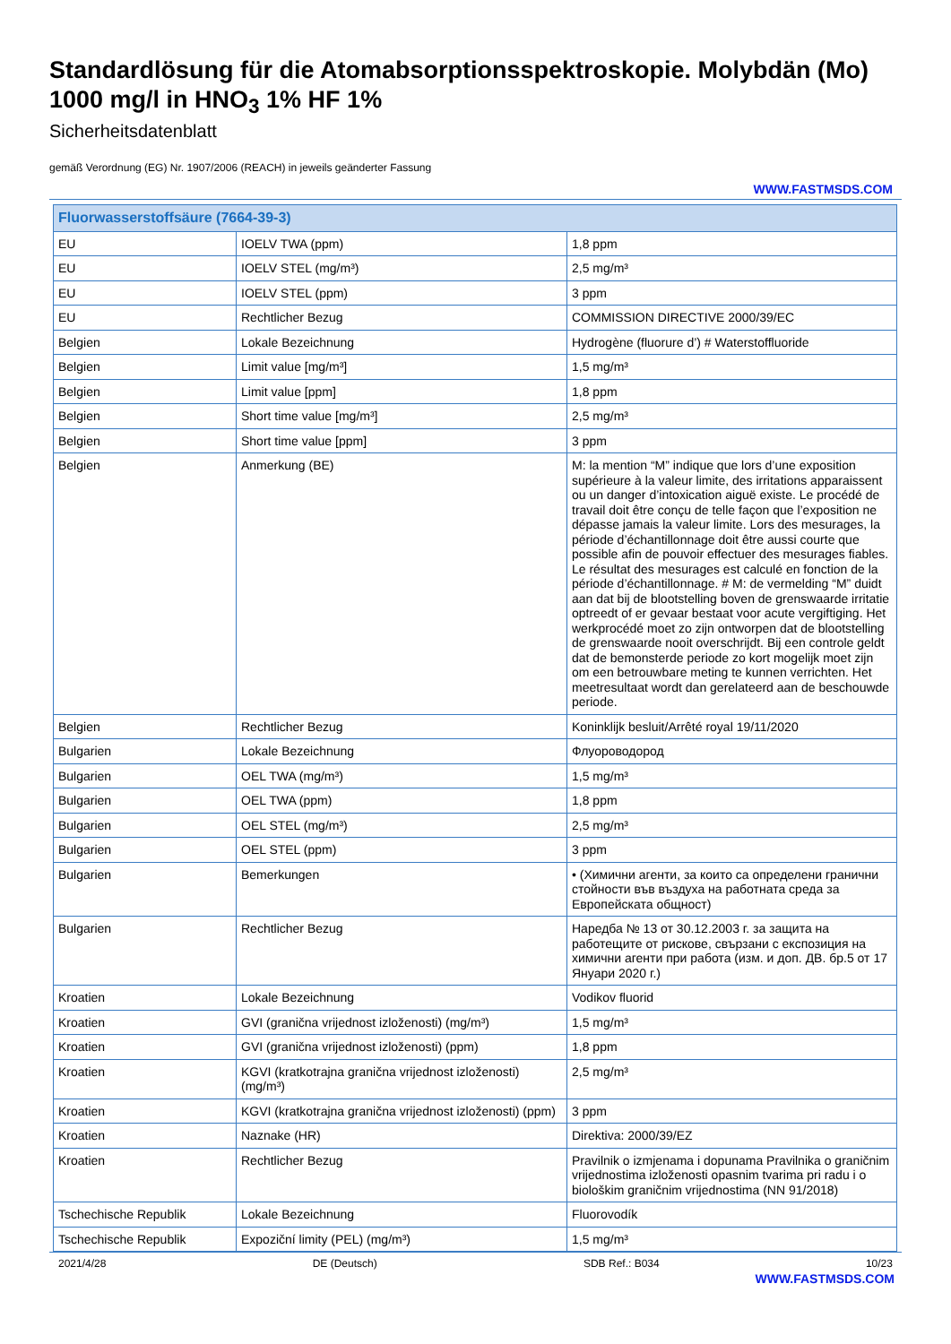Standardlösung für die Atomabsorptionsspektroskopie. Molybdän (Mo) 1000 mg/l in HNO<sub>3</sub> 1% HF 1%
Sicherheitsdatenblatt
gemäß Verordnung (EG) Nr. 1907/2006 (REACH) in jeweils geänderter Fassung
WWW.FASTMSDS.COM
| Fluorwasserstoffsäure (7664-39-3) | | |
| --- | --- | --- |
| EU | IOELV TWA (ppm) | 1,8 ppm |
| EU | IOELV STEL (mg/m³) | 2,5 mg/m³ |
| EU | IOELV STEL (ppm) | 3 ppm |
| EU | Rechtlicher Bezug | COMMISSION DIRECTIVE 2000/39/EC |
| Belgien | Lokale Bezeichnung | Hydrogène (fluorure d’) # Waterstoffluoride |
| Belgien | Limit value [mg/m³] | 1,5 mg/m³ |
| Belgien | Limit value [ppm] | 1,8 ppm |
| Belgien | Short time value [mg/m³] | 2,5 mg/m³ |
| Belgien | Short time value [ppm] | 3 ppm |
| Belgien | Anmerkung (BE) | M: la mention “M” indique que lors d’une exposition supérieure à la valeur limite, des irritations apparaissent ou un danger d’intoxication aiguë existe. Le procédé de travail doit être conçu de telle façon que l’exposition ne dépasse jamais la valeur limite. Lors des mesurages, la période d’échantillonnage doit être aussi courte que possible afin de pouvoir effectuer des mesurages fiables. Le résultat des mesurages est calculé en fonction de la période d’échantillonnage. # M: de vermelding “M” duidt aan dat bij de blootstelling boven de grenswaarde irritatie optreedt of er gevaar bestaat voor acute vergiftiging. Het werkprocédé moet zo zijn ontworpen dat de blootstelling de grenswaarde nooit overschrijdt. Bij een controle geldt dat de bemonsterde periode zo kort mogelijk moet zijn om een betrouwbare meting te kunnen verrichten. Het meetresultaat wordt dan gerelateerd aan de beschouwde periode. |
| Belgien | Rechtlicher Bezug | Koninklijk besluit/Arrêté royal 19/11/2020 |
| Bulgarien | Lokale Bezeichnung | Флуороводород |
| Bulgarien | OEL TWA (mg/m³) | 1,5 mg/m³ |
| Bulgarien | OEL TWA (ppm) | 1,8 ppm |
| Bulgarien | OEL STEL (mg/m³) | 2,5 mg/m³ |
| Bulgarien | OEL STEL (ppm) | 3 ppm |
| Bulgarien | Bemerkungen | • (Химични агенти, за които са определени гранични стойности във въздуха на работната среда за Европейската общност) |
| Bulgarien | Rechtlicher Bezug | Наредба № 13 от 30.12.2003 г. за защита на работещите от рискове, свързани с експозиция на химични агенти при работа (изм. и доп. ДВ. бр.5 от 17 Януари 2020 г.) |
| Kroatien | Lokale Bezeichnung | Vodikov fluorid |
| Kroatien | GVI (granična vrijednost izloženosti) (mg/m³) | 1,5 mg/m³ |
| Kroatien | GVI (granična vrijednost izloženosti) (ppm) | 1,8 ppm |
| Kroatien | KGVI (kratkotrajna granična vrijednost izloženosti) (mg/m³) | 2,5 mg/m³ |
| Kroatien | KGVI (kratkotrajna granična vrijednost izloženosti) (ppm) | 3 ppm |
| Kroatien | Naznake (HR) | Direktiva: 2000/39/EZ |
| Kroatien | Rechtlicher Bezug | Pravilnik o izmjenama i dopunama Pravilnika o graničnim vrijednostima izloženosti opasnim tvarima pri radu i o biološkim graničnim vrijednostima (NN 91/2018) |
| Tschechische Republik | Lokale Bezeichnung | Fluorovodík |
| Tschechische Republik | Expoziční limity (PEL) (mg/m³) | 1,5 mg/m³ |
2021/4/28 DE (Deutsch) SDB Ref.: B034 10/23
WWW.FASTMSDS.COM